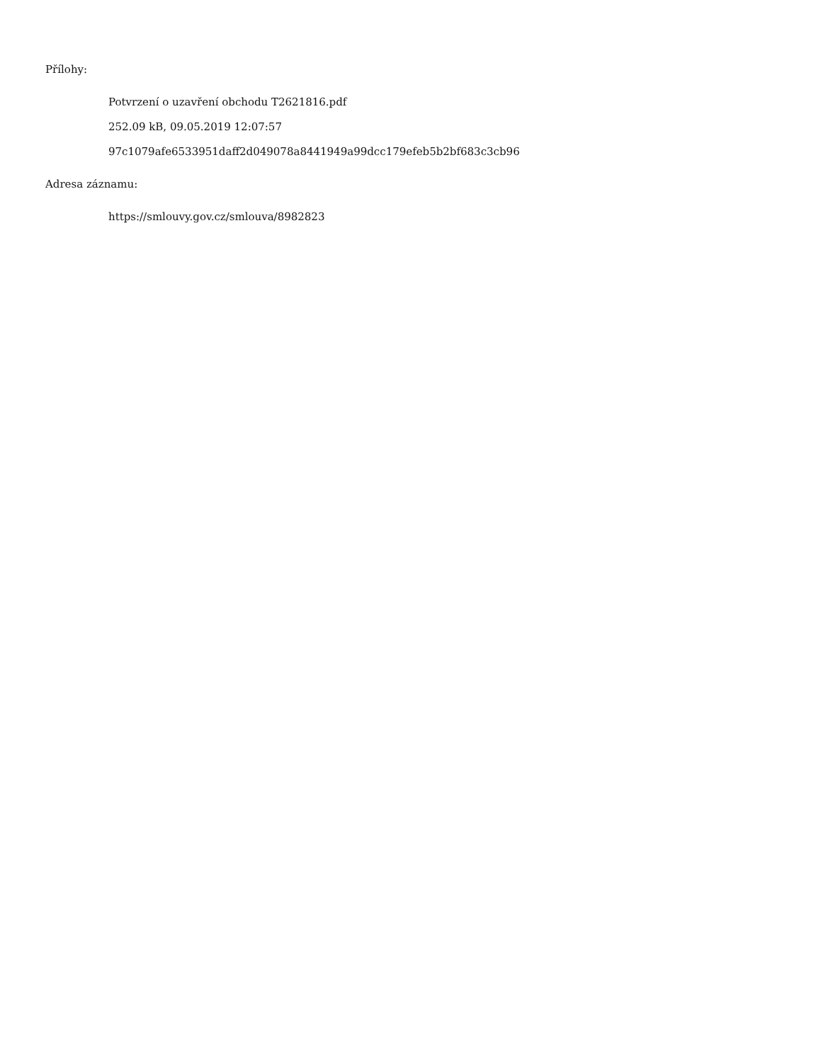Přílohy:
Potvrzení o uzavření obchodu T2621816.pdf
252.09 kB, 09.05.2019 12:07:57
97c1079afe6533951daff2d049078a8441949a99dcc179efeb5b2bf683c3cb96
Adresa záznamu:
https://smlouvy.gov.cz/smlouva/8982823